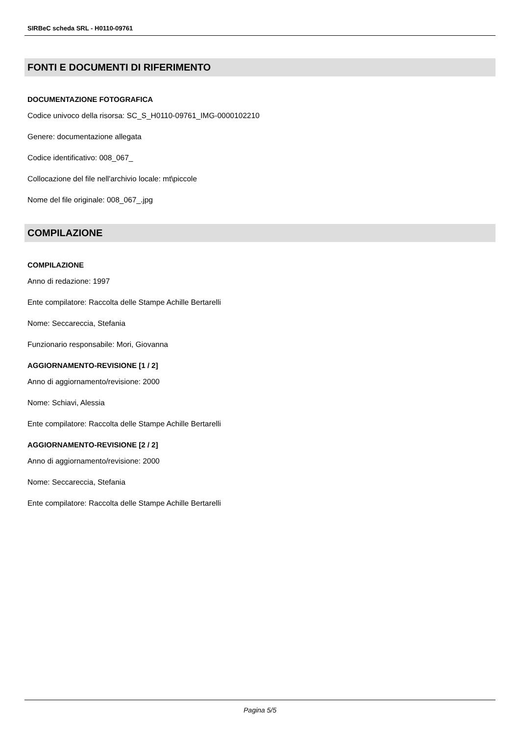SIRBeC scheda SRL - H0110-09761
FONTI E DOCUMENTI DI RIFERIMENTO
DOCUMENTAZIONE FOTOGRAFICA
Codice univoco della risorsa: SC_S_H0110-09761_IMG-0000102210
Genere: documentazione allegata
Codice identificativo: 008_067_
Collocazione del file nell'archivio locale: mt\piccole
Nome del file originale: 008_067_.jpg
COMPILAZIONE
COMPILAZIONE
Anno di redazione: 1997
Ente compilatore: Raccolta delle Stampe Achille Bertarelli
Nome: Seccareccia, Stefania
Funzionario responsabile: Mori, Giovanna
AGGIORNAMENTO-REVISIONE [1 / 2]
Anno di aggiornamento/revisione: 2000
Nome: Schiavi, Alessia
Ente compilatore: Raccolta delle Stampe Achille Bertarelli
AGGIORNAMENTO-REVISIONE [2 / 2]
Anno di aggiornamento/revisione: 2000
Nome: Seccareccia, Stefania
Ente compilatore: Raccolta delle Stampe Achille Bertarelli
Pagina 5/5